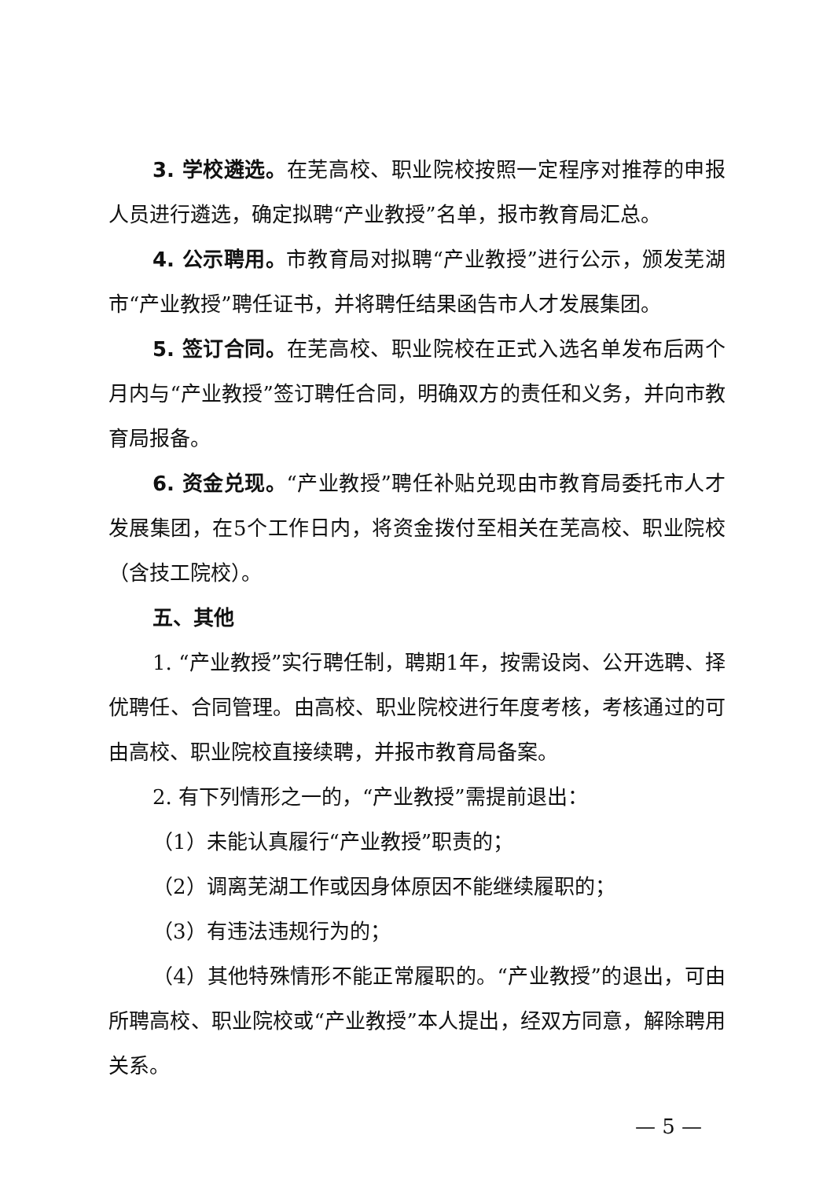3. 学校遴选。在芜高校、职业院校按照一定程序对推荐的申报人员进行遴选，确定拟聘“产业教授”名单，报市教育局汇总。
4. 公示聘用。市教育局对拟聘“产业教授”进行公示，颁发芜湖市“产业教授”聘任证书，并将聘任结果函告市人才发展集团。
5. 签订合同。在芜高校、职业院校在正式入选名单发布后两个月内与“产业教授”签订聘任合同，明确双方的责任和义务，并向市教育局报备。
6. 资金兑现。“产业教授”聘任补贴兑现由市教育局委托市人才发展集团，在5个工作日内，将资金拨付至相关在芜高校、职业院校（含技工院校）。
五、其他
1. “产业教授”实行聘任制，聘期1年，按需设岗、公开选聘、择优聘任、合同管理。由高校、职业院校进行年度考核，考核通过的可由高校、职业院校直接续聘，并报市教育局备案。
2. 有下列情形之一的，“产业教授”需提前退出：
（1）未能认真履行“产业教授”职责的；
（2）调离芜湖工作或因身体原因不能继续履职的；
（3）有违法违规行为的；
（4）其他特殊情形不能正常履职的。“产业教授”的退出，可由所聘高校、职业院校或“产业教授”本人提出，经双方同意，解除聘用关系。
— 5 —